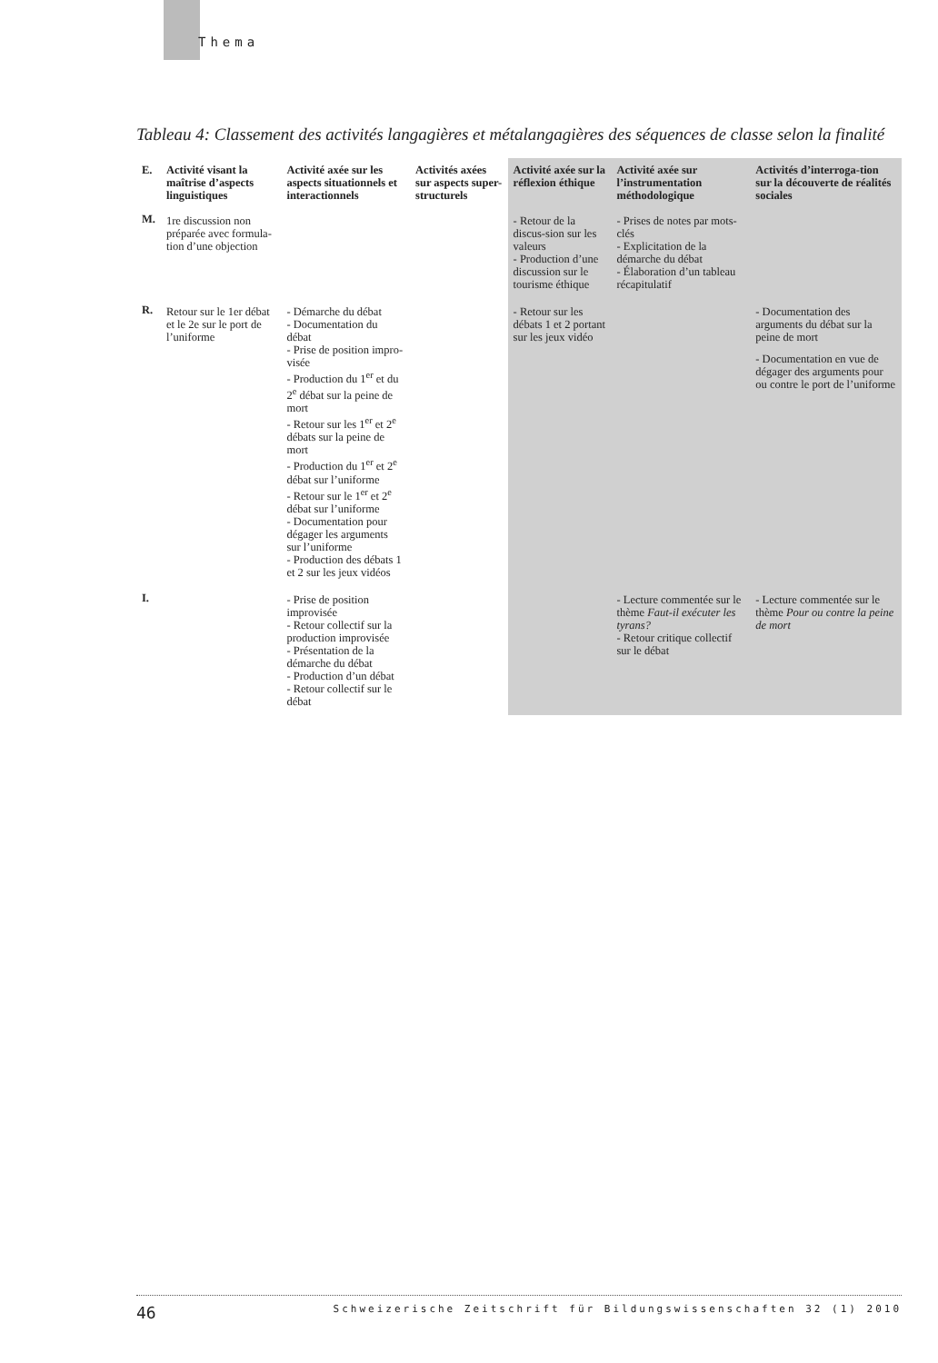Thema
Tableau 4: Classement des activités langagières et métalangagières des séquences de classe selon la finalité
| E. | Activité visant la maîtrise d’aspects linguistiques | Activité axée sur les aspects situationnels et interactionnels | Activités axées sur aspects super-structurels | Activité axée sur la réflexion éthique | Activité axée sur l’instrumentation méthodologique | Activités d’interroga-tion sur la découverte de réalités sociales |
| --- | --- | --- | --- | --- | --- | --- |
| M. | 1re discussion non préparée avec formula-tion d’une objection | | | - Retour de la discus-sion sur les valeurs - Production d’une discussion sur le tourisme éthique | - Prises de notes par mots-clés - Explicitation de la démarche du débat - Élaboration d’un tableau récapitulatif | |
| R. | Retour sur le 1er débat et le 2e sur le port de l’uniforme | - Démarche du débat - Documentation du débat - Prise de position impro-visée - Production du 1<sup>er</sup> et du 2<sup>e</sup> débat sur la peine de mort - Retour sur les 1<sup>er</sup> et 2<sup>e</sup> débats sur la peine de mort - Production du 1<sup>er</sup> et 2<sup>e</sup> débat sur l’uniforme - Retour sur le 1<sup>er</sup> et 2<sup>e</sup> débat sur l’uniforme - Documentation pour dégager les arguments sur l’uniforme - Production des débats 1 et 2 sur les jeux vidéos | | - Retour sur les débats 1 et 2 portant sur les jeux vidéo | | - Documentation des arguments du débat sur la peine de mort - Documentation en vue de dégager des arguments pour ou contre le port de l’uniforme |
| I. | | - Prise de position improvisée - Retour collectif sur la production improvisée - Présentation de la démarche du débat - Production d’un débat - Retour collectif sur le débat | | | - Lecture commentée sur le thème Faut-il exécuter les tyrans? - Retour critique collectif sur le débat | - Lecture commentée sur le thème Pour ou contre la peine de mort |
46 Schweizerische Zeitschrift für Bildungswissenschaften 32 (1) 2010